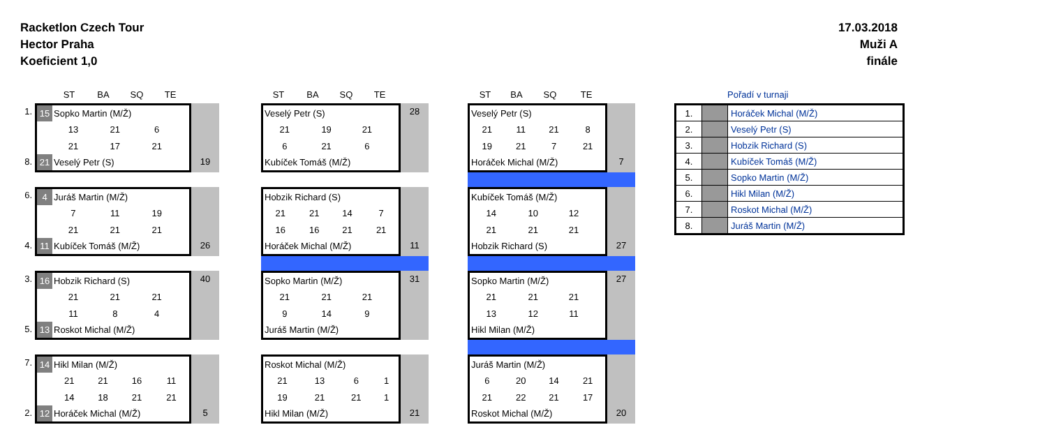Racketlon Czech Tour
Hector Praha
Koeficient 1,0
17.03.2018
Muži A
finále
ST BA SQ TE
1.
8.
| 15 | Sopko Martin (M/Ž) | | | |
| | 13 | 21 | 6 | |
| | 21 | 17 | 21 | |
| 21 | Veselý Petr (S) | | | |
19
6.
4.
| 4 | Juráš Martin (M/Ž) | | | |
| | 7 | 11 | 19 | |
| | 21 | 21 | 21 | |
| 11 | Kubíček Tomáš (M/Ž) | | | |
26
3.
5.
| 16 | Hobzik Richard (S) | | | |
| | 21 | 21 | 21 | |
| | 11 | 8 | 4 | |
| 13 | Roskot Michal (M/Ž) | | | |
40
7.
2.
| 14 | Hikl Milan (M/Ž) | | | |
| | 21 | 21 | 16 | 11 |
| | 14 | 18 | 21 | 21 |
| 12 | Horáček Michal (M/Ž) | | | |
5
ST BA SQ TE
| Veselý Petr (S) | | | |
| 21 | 19 | 21 | |
| 6 | 21 | 6 | |
| Kubíček Tomáš (M/Ž) | | | |
28
| Hobzik Richard (S) | | | |
| 21 | 21 | 14 | 7 |
| 16 | 16 | 21 | 21 |
| Horáček Michal (M/Ž) | | | |
11
| Sopko Martin (M/Ž) | | | |
| 21 | 21 | 21 | |
| 9 | 14 | 9 | |
| Juráš Martin (M/Ž) | | | |
31
| Roskot Michal (M/Ž) | | | |
| 21 | 13 | 6 | 1 |
| 19 | 21 | 21 | 1 |
| Hikl Milan (M/Ž) | | | |
21
ST BA SQ TE
| Veselý Petr (S) | | | |
| 21 | 11 | 21 | 8 |
| 19 | 21 | 7 | 21 |
| Horáček Michal (M/Ž) | | | |
7
| Kubíček Tomáš (M/Ž) | | | |
| 14 | 10 | 12 | |
| 21 | 21 | 21 | |
| Hobzik Richard (S) | | | |
27
| Sopko Martin (M/Ž) | | | |
| 21 | 21 | 21 | |
| 13 | 12 | 11 | |
| Hikl Milan (M/Ž) | | | |
27
| Juráš Martin (M/Ž) | | | |
| 6 | 20 | 14 | 21 |
| 21 | 22 | 21 | 17 |
| Roskot Michal (M/Ž) | | | |
20
Pořadí v turnaji
| 1. | | Horáček Michal (M/Ž) |
| 2. | | Veselý Petr (S) |
| 3. | | Hobzik Richard (S) |
| 4. | | Kubíček Tomáš (M/Ž) |
| 5. | | Sopko Martin (M/Ž) |
| 6. | | Hikl Milan (M/Ž) |
| 7. | | Roskot Michal (M/Ž) |
| 8. | | Juráš Martin (M/Ž) |